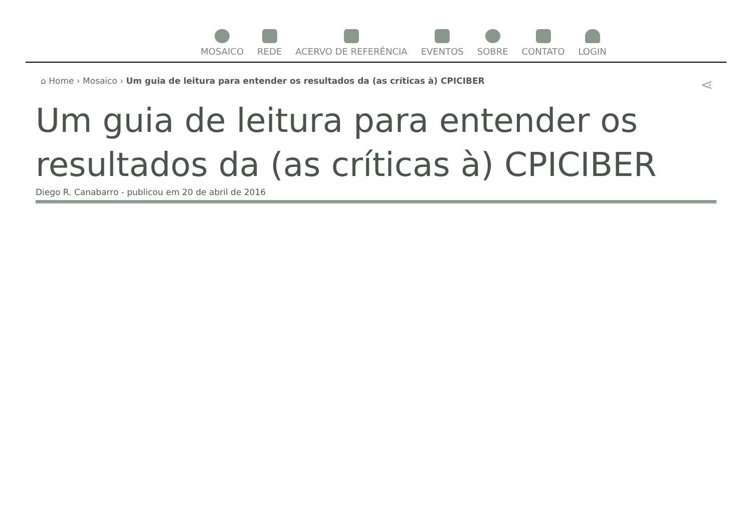MOSAICO REDE ACERVO DE REFERÊNCIA EVENTOS SOBRE CONTATO LOGIN
⌂ Home › Mosaico › Um guia de leitura para entender os resultados da (as críticas à) CPICIBER ⋖
Um guia de leitura para entender os resultados da (as críticas à) CPICIBER
Diego R. Canabarro - publicou em 20 de abril de 2016